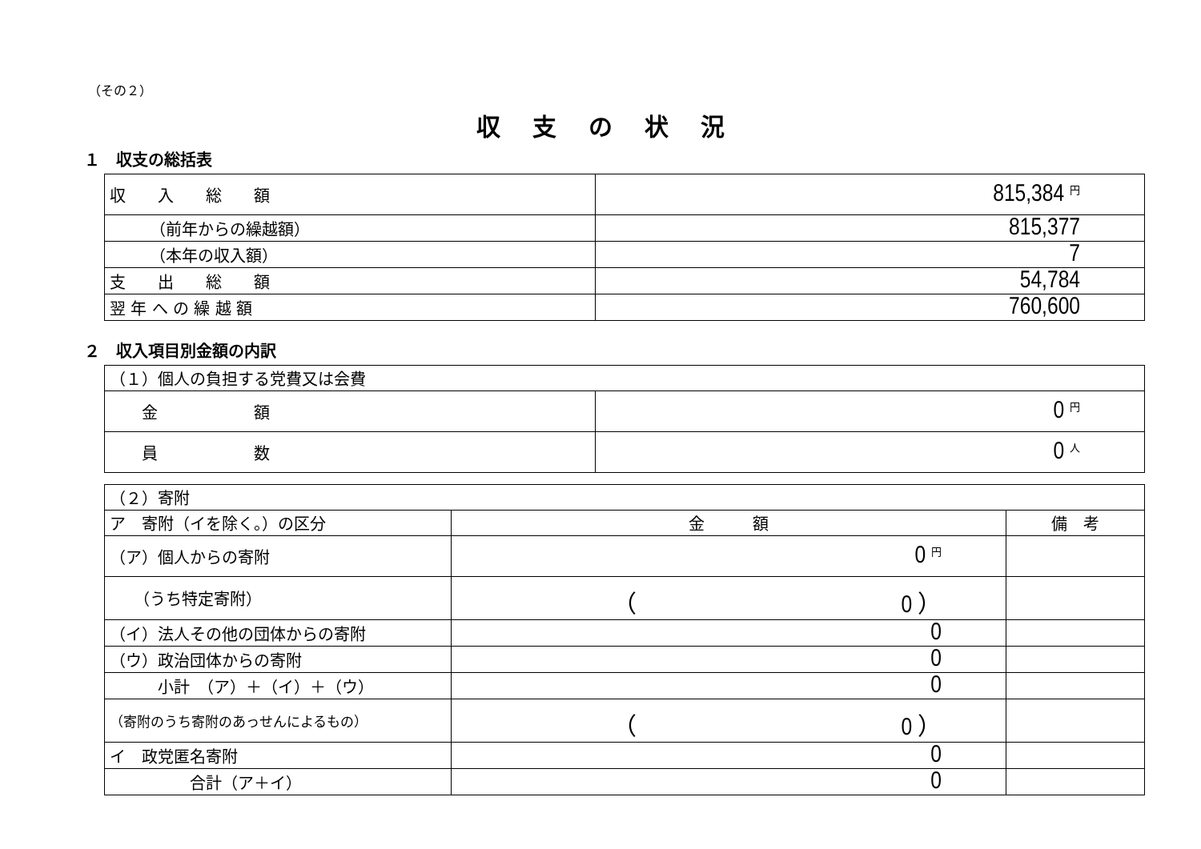（その２）
収支の状況
１　収支の総括表
| 収 入 総 額 | 815,384 円 |
| （前年からの繰越額） | 815,377 |
| （本年の収入額） | 7 |
| 支 出 総 額 | 54,784 |
| 翌 年 へ の 繰 越 額 | 760,600 |
２　収入項目別金額の内訳
| （１）個人の負担する党費又は会費 | |
| 金 額 | 0 円 |
| 員 数 | 0 人 |
| （２）寄附 | | |
| ア 寄附（イを除く。）の区分 | 金 額 | 備 考 |
| （ア）個人からの寄附 | 0 円 | |
| （うち特定寄附） | （ 0 ） | |
| （イ）法人その他の団体からの寄附 | 0 | |
| （ウ）政治団体からの寄附 | 0 | |
| 小計 （ア）＋（イ）＋（ウ） | 0 | |
| （寄附のうち寄附のあっせんによるもの） | （ 0 ） | |
| イ 政党匿名寄附 | 0 | |
| 合計（ア＋イ） | 0 | |